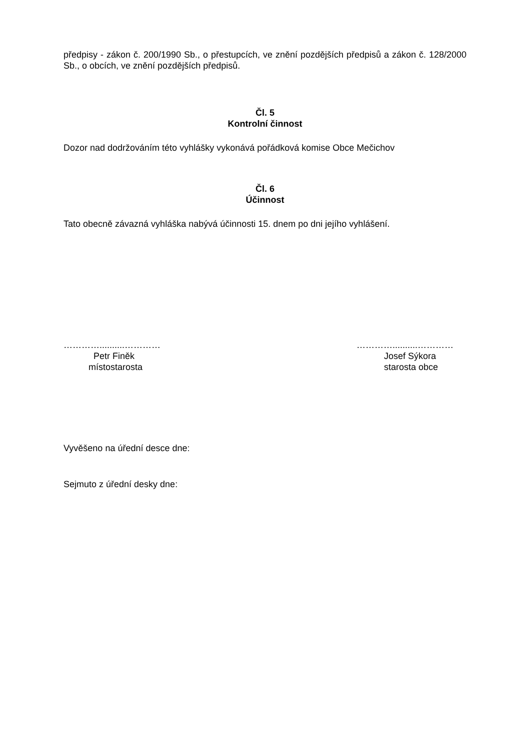předpisy - zákon č. 200/1990 Sb., o přestupcích, ve znění pozdějších předpisů a zákon č. 128/2000 Sb., o obcích, ve znění pozdějších předpisů.
Čl. 5
Kontrolní činnost
Dozor nad dodržováním této vyhlášky vykonává pořádková komise Obce Mečichov
Čl. 6
Účinnost
Tato obecně závazná vyhláška nabývá účinnosti 15. dnem po dni jejího vyhlášení.
…………..........…………
Petr Finěk
místostarosta
…………..........…………
Josef Sýkora
starosta obce
Vyvěšeno na úřední desce dne:
Sejmuto z úřední desky dne: